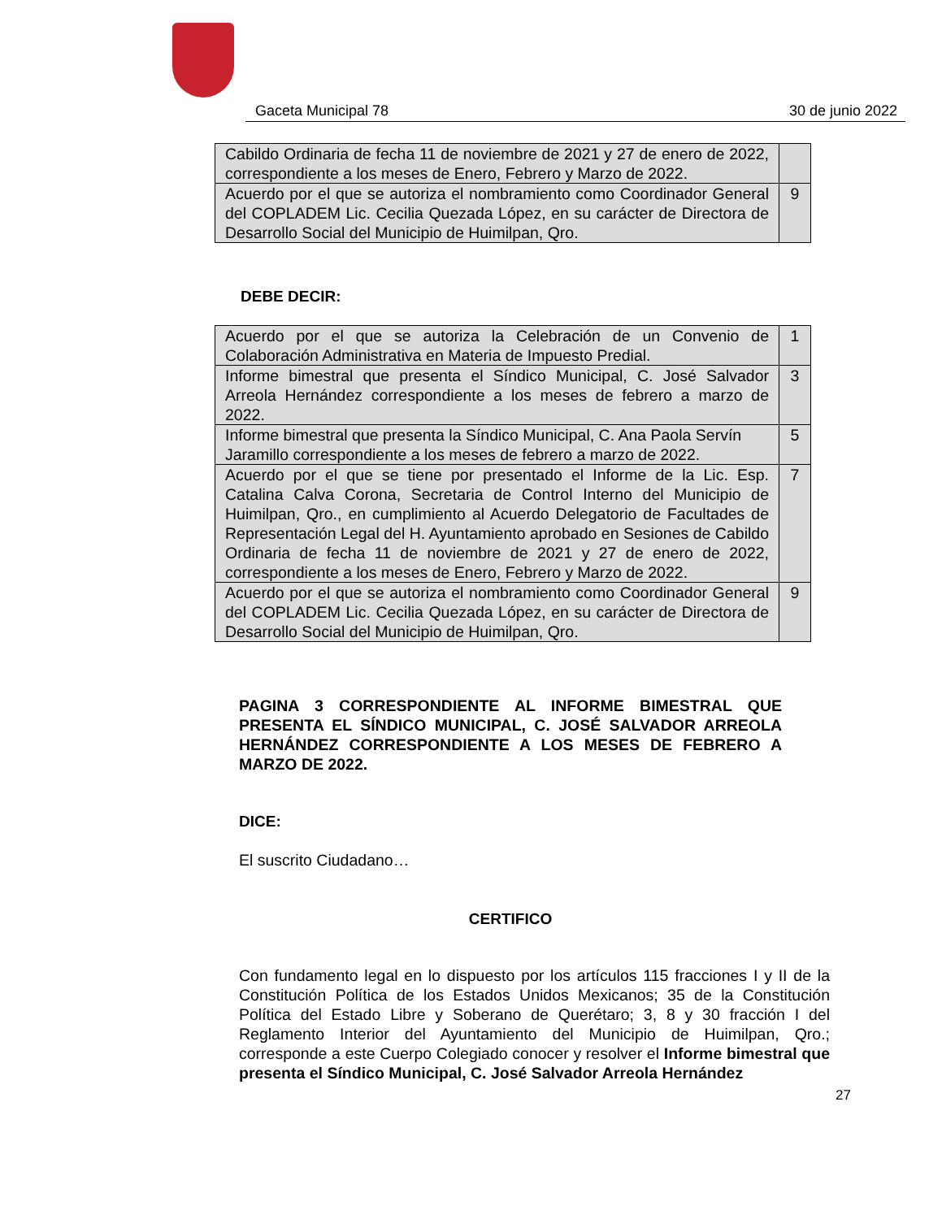Gaceta Municipal 78 30 de junio 2022
| Cabildo Ordinaria de fecha 11 de noviembre de 2021 y 27 de enero de 2022, correspondiente a los meses de Enero, Febrero y Marzo de 2022. | |
| Acuerdo por el que se autoriza el nombramiento como Coordinador General del COPLADEM Lic. Cecilia Quezada López, en su carácter de Directora de Desarrollo Social del Municipio de Huimilpan, Qro. | 9 |
DEBE DECIR:
| Acuerdo por el que se autoriza la Celebración de un Convenio de Colaboración Administrativa en Materia de Impuesto Predial. | 1 |
| Informe bimestral que presenta el Síndico Municipal, C. José Salvador Arreola Hernández correspondiente a los meses de febrero a marzo de 2022. | 3 |
| Informe bimestral que presenta la Síndico Municipal, C. Ana Paola Servín Jaramillo correspondiente a los meses de febrero a marzo de 2022. | 5 |
| Acuerdo por el que se tiene por presentado el Informe de la Lic. Esp. Catalina Calva Corona, Secretaria de Control Interno del Municipio de Huimilpan, Qro., en cumplimiento al Acuerdo Delegatorio de Facultades de Representación Legal del H. Ayuntamiento aprobado en Sesiones de Cabildo Ordinaria de fecha 11 de noviembre de 2021 y 27 de enero de 2022, correspondiente a los meses de Enero, Febrero y Marzo de 2022. | 7 |
| Acuerdo por el que se autoriza el nombramiento como Coordinador General del COPLADEM Lic. Cecilia Quezada López, en su carácter de Directora de Desarrollo Social del Municipio de Huimilpan, Qro. | 9 |
PAGINA 3 CORRESPONDIENTE AL INFORME BIMESTRAL QUE PRESENTA EL SÍNDICO MUNICIPAL, C. JOSÉ SALVADOR ARREOLA HERNÁNDEZ CORRESPONDIENTE A LOS MESES DE FEBRERO A MARZO DE 2022.
DICE:
El suscrito Ciudadano…
CERTIFICO
Con fundamento legal en lo dispuesto por los artículos 115 fracciones I y II de la Constitución Política de los Estados Unidos Mexicanos; 35 de la Constitución Política del Estado Libre y Soberano de Querétaro; 3, 8 y 30 fracción I del Reglamento Interior del Ayuntamiento del Municipio de Huimilpan, Qro.; corresponde a este Cuerpo Colegiado conocer y resolver el Informe bimestral que presenta el Síndico Municipal, C. José Salvador Arreola Hernández
27